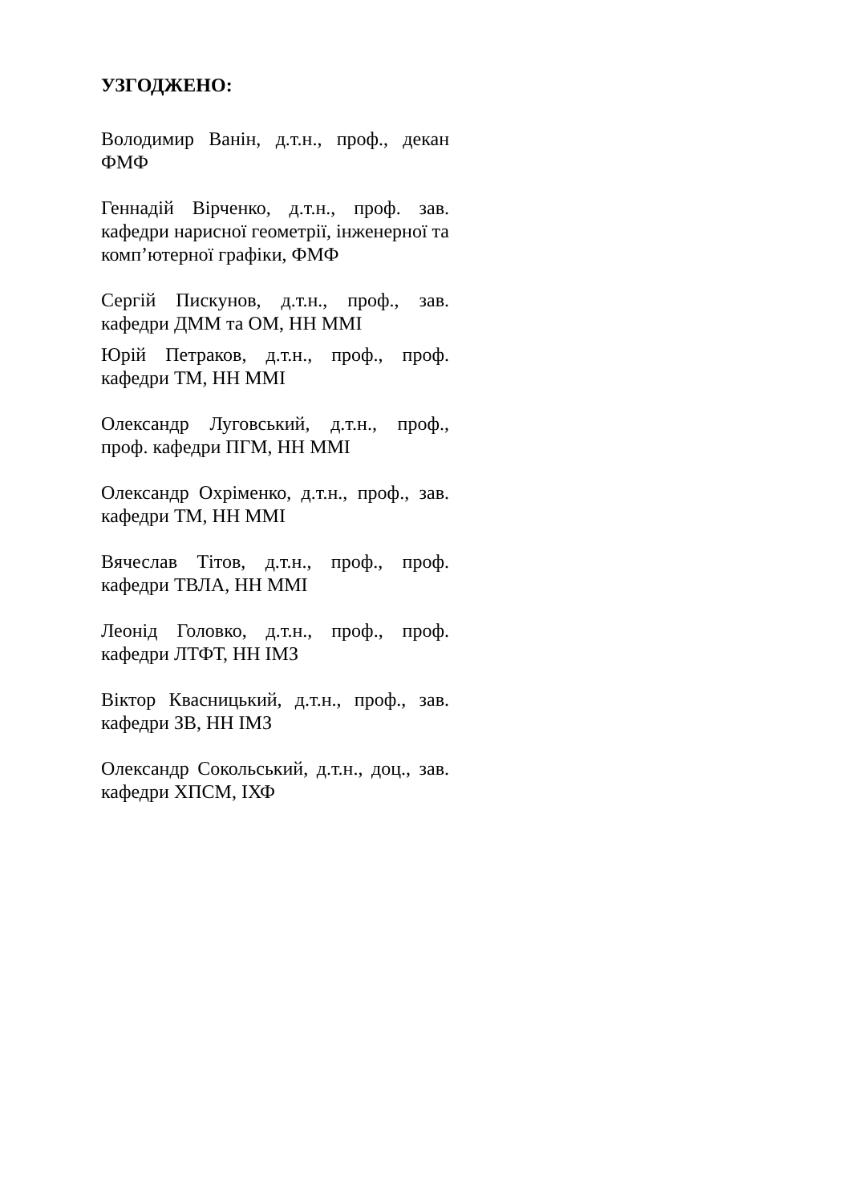УЗГОДЖЕНО:
Володимир Ванін, д.т.н., проф., декан ФМФ
Геннадій Вірченко, д.т.н., проф. зав. кафедри нарисної геометрії, інженерної та комп’ютерної графіки, ФМФ
Сергій Пискунов, д.т.н., проф., зав. кафедри ДММ та ОМ, НН ММІ
Юрій Петраков, д.т.н., проф., проф. кафедри ТМ, НН ММІ
Олександр Луговський, д.т.н., проф., проф. кафедри ПГМ, НН ММІ
Олександр Охріменко, д.т.н., проф., зав. кафедри ТМ, НН ММІ
Вячеслав Тітов, д.т.н., проф., проф. кафедри ТВЛА, НН ММІ
Леонід Головко, д.т.н., проф., проф. кафедри ЛТФТ, НН ІМЗ
Віктор Квасницький, д.т.н., проф., зав. кафедри ЗВ, НН ІМЗ
Олександр Сокольський, д.т.н., доц., зав. кафедри ХПСМ, ІХФ